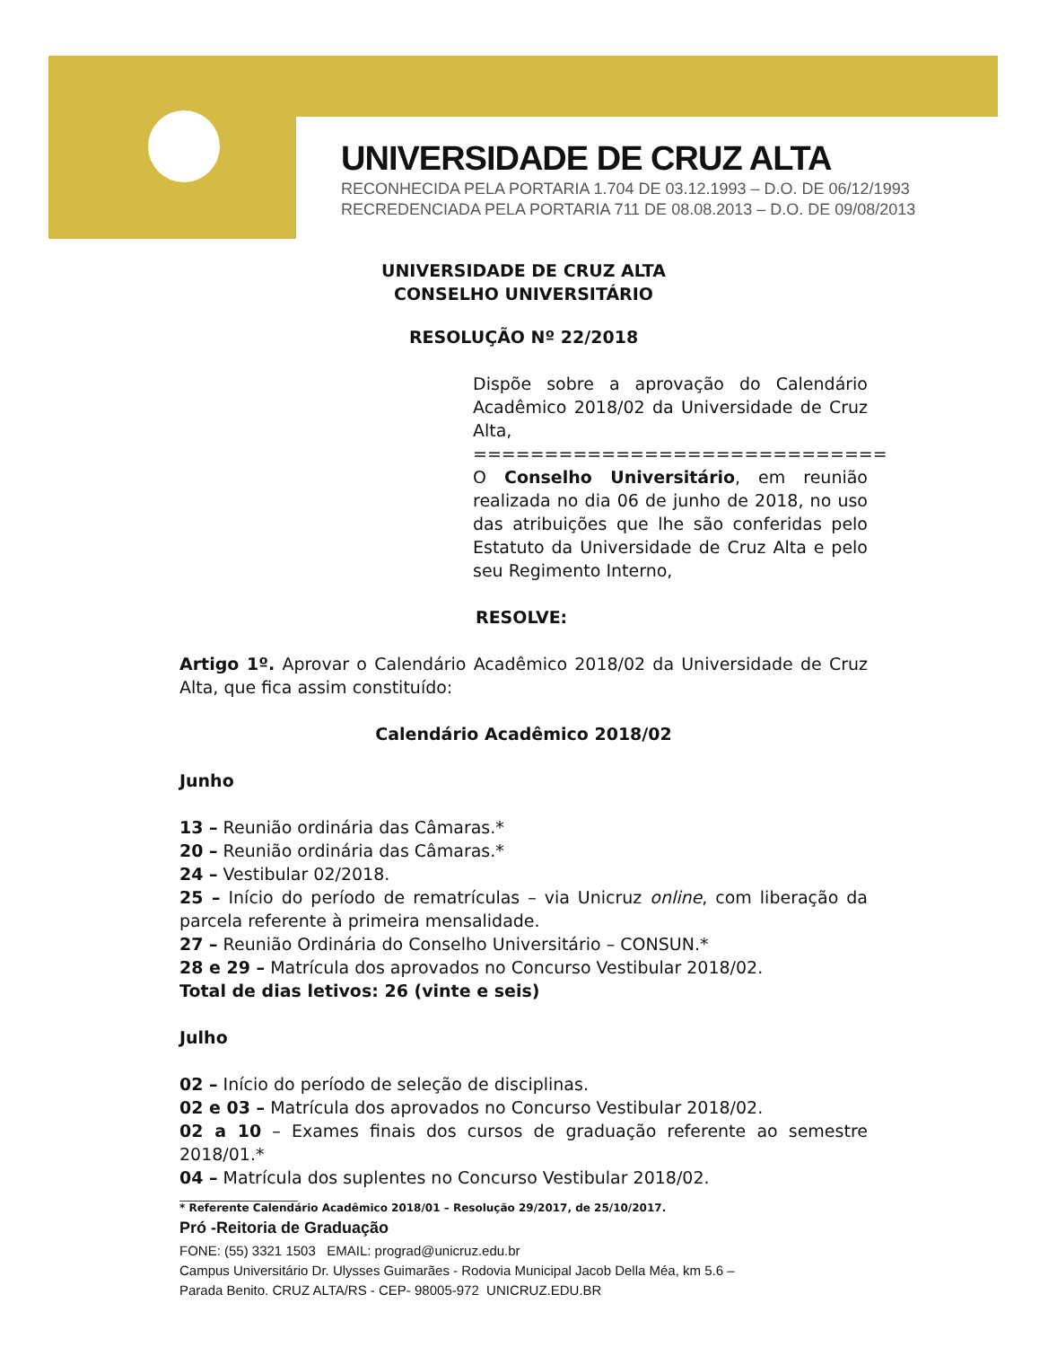UNIVERSIDADE DE CRUZ ALTA
RECONHECIDA PELA PORTARIA 1.704 DE 03.12.1993 – D.O. DE 06/12/1993
RECREDENCIADA PELA PORTARIA 711 DE 08.08.2013 – D.O. DE 09/08/2013
UNIVERSIDADE DE CRUZ ALTA
CONSELHO UNIVERSITÁRIO
RESOLUÇÃO Nº 22/2018
Dispõe sobre a aprovação do Calendário Acadêmico 2018/02 da Universidade de Cruz Alta,
=============================
O Conselho Universitário, em reunião realizada no dia 06 de junho de 2018, no uso das atribuições que lhe são conferidas pelo Estatuto da Universidade de Cruz Alta e pelo seu Regimento Interno,
RESOLVE:
Artigo 1º. Aprovar o Calendário Acadêmico 2018/02 da Universidade de Cruz Alta, que fica assim constituído:
Calendário Acadêmico 2018/02
Junho
13 – Reunião ordinária das Câmaras.*
20 – Reunião ordinária das Câmaras.*
24 – Vestibular 02/2018.
25 – Início do período de rematrículas – via Unicruz online, com liberação da parcela referente à primeira mensalidade.
27 – Reunião Ordinária do Conselho Universitário – CONSUN.*
28 e 29 – Matrícula dos aprovados no Concurso Vestibular 2018/02.
Total de dias letivos: 26 (vinte e seis)
Julho
02 – Início do período de seleção de disciplinas.
02 e 03 – Matrícula dos aprovados no Concurso Vestibular 2018/02.
02 a 10 – Exames finais dos cursos de graduação referente ao semestre 2018/01.*
04 – Matrícula dos suplentes no Concurso Vestibular 2018/02.
______________________
* Referente Calendário Acadêmico 2018/01 – Resolução 29/2017, de 25/10/2017.
Pró -Reitoria de Graduação
FONE: (55) 3321 1503 EMAIL: prograd@unicruz.edu.br
Campus Universitário Dr. Ulysses Guimarães - Rodovia Municipal Jacob Della Méa, km 5.6 –
Parada Benito. CRUZ ALTA/RS - CEP- 98005-972 UNICRUZ.EDU.BR